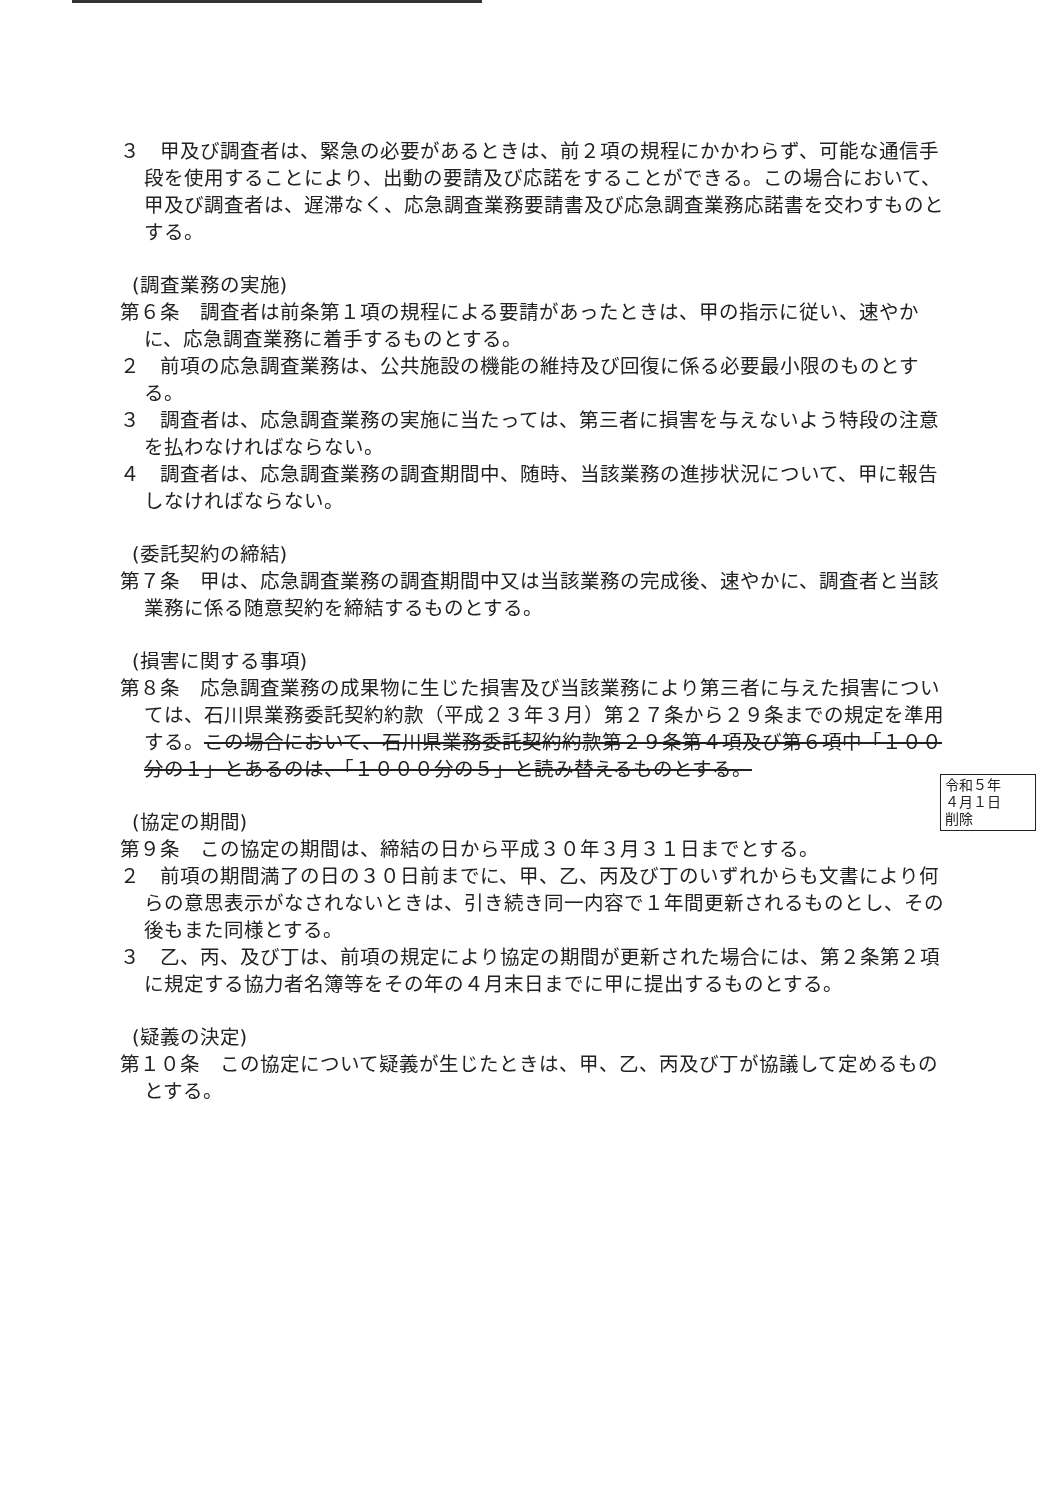３　甲及び調査者は、緊急の必要があるときは、前２項の規程にかかわらず、可能な通信手段を使用することにより、出動の要請及び応諾をすることができる。この場合において、甲及び調査者は、遅滞なく、応急調査業務要請書及び応急調査業務応諾書を交わすものとする。
(調査業務の実施)
第６条　調査者は前条第１項の規程による要請があったときは、甲の指示に従い、速やかに、応急調査業務に着手するものとする。
２　前項の応急調査業務は、公共施設の機能の維持及び回復に係る必要最小限のものとする。
３　調査者は、応急調査業務の実施に当たっては、第三者に損害を与えないよう特段の注意を払わなければならない。
４　調査者は、応急調査業務の調査期間中、随時、当該業務の進捗状況について、甲に報告しなければならない。
(委託契約の締結)
第７条　甲は、応急調査業務の調査期間中又は当該業務の完成後、速やかに、調査者と当該業務に係る随意契約を締結するものとする。
(損害に関する事項)
第８条　応急調査業務の成果物に生じた損害及び当該業務により第三者に与えた損害については、石川県業務委託契約約款（平成２３年３月）第２７条から２９条までの規定を準用する。この場合において、石川県業務委託契約約款第２９条第４項及び第６項中「１００分の１」とあるのは、「１０００分の５」と読み替えるものとする。
(協定の期間)
第９条　この協定の期間は、締結の日から平成３０年３月３１日までとする。
２　前項の期間満了の日の３０日前までに、甲、乙、丙及び丁のいずれからも文書により何らの意思表示がなされないときは、引き続き同一内容で１年間更新されるものとし、その後もまた同様とする。
３　乙、丙、及び丁は、前項の規定により協定の期間が更新された場合には、第２条第２項に規定する協力者名簿等をその年の４月末日までに甲に提出するものとする。
(疑義の決定)
第１０条　この協定について疑義が生じたときは、甲、乙、丙及び丁が協議して定めるものとする。
令和５年
４月１日
削除